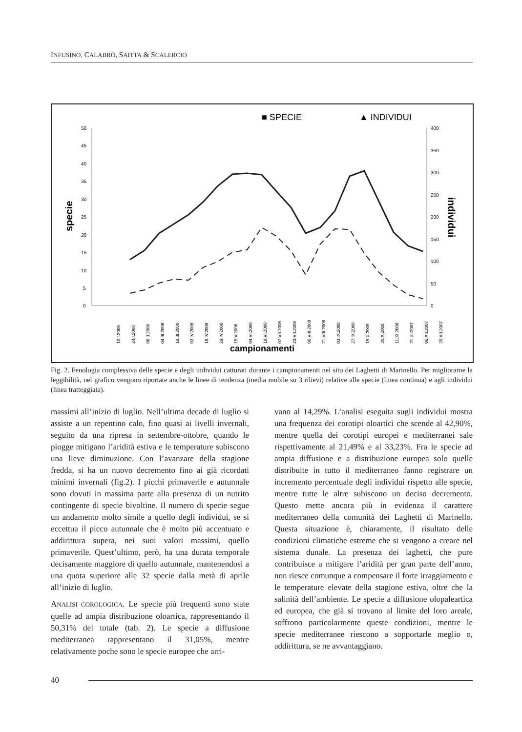INFUSINO, CALABRÒ, SAITTA & SCALERCIO
■ SPECIE
▲ INDIVIDUI
50
45
40
35
30
25
20
15
10
5
0
400
350
300
250
200
150
100
50
0
specie
individui
campionamenti
10.I.2008
24.I.2008
06.II.2008
04.III.2008
19.III.2008
03.IV.2008
18.IV.2008
29.IV.2008
15.V.2008
04.VI.2008
18.VI.2008
07.VII.2008
23.VII.2008
06.VIII.2008
21.VIII.2008
03.IX.2008
27.IX.2008
15.X.2008
30.X.2008
11.XI.2008
21.XI.2007
06.XII.2007
20.XII.2007
Fig. 2. Fenologia complessiva delle specie e degli individui catturati durante i campionamenti nel sito dei Laghetti di Marinello. Per migliorarne la leggibilità, nel grafico vengono riportate anche le linee di tendenza (media mobile su 3 rilievi) relative alle specie (linea continua) e agli individui (linea tratteggiata).
massimi all’inizio di luglio. Nell’ultima decade di luglio si assiste a un repentino calo, fino quasi ai livelli invernali, seguito da una ripresa in settembre-ottobre, quando le piogge mitigano l’aridità estiva e le temperature subiscono una lieve diminuzione. Con l’avanzare della stagione fredda, si ha un nuovo decremento fino ai già ricordati minimi invernali (fig.2). I picchi primaverile e autunnale sono dovuti in massima parte alla presenza di un nutrito contingente di specie bivoltine. Il numero di specie segue un andamento molto simile a quello degli individui, se si eccettua il picco autunnale che è molto più accentuato e addirittura supera, nei suoi valori massimi, quello primaverile. Quest’ultimo, però, ha una durata temporale decisamente maggiore di quello autunnale, mantenendosi a una quota superiore alle 32 specie dalla metà di aprile all’inizio di luglio.
ANALISI COROLOGICA. Le specie più frequenti sono state quelle ad ampia distribuzione oloartica, rappresentando il 50,31% del totale (tab. 2). Le specie a diffusione mediterranea rappresentano il 31,05%, mentre relativamente poche sono le specie europee che arri-
vano al 14,29%. L’analisi eseguita sugli individui mostra una frequenza dei corotipi oloartici che scende al 42,90%, mentre quella dei corotipi europei e mediterranei sale rispettivamente al 21,49% e al 33,23%. Fra le specie ad ampia diffusione e a distribuzione europea solo quelle distribuite in tutto il mediterraneo fanno registrare un incremento percentuale degli individui rispetto alle specie, mentre tutte le altre subiscono un deciso decremento. Questo mette ancora più in evidenza il carattere mediterraneo della comunità dei Laghetti di Marinello. Questa situazione è, chiaramente, il risultato delle condizioni climatiche estreme che si vengono a creare nel sistema dunale. La presenza dei laghetti, che pure contribuisce a mitigare l’aridità per gran parte dell’anno, non riesce comunque a compensare il forte irraggiamento e le temperature elevate della stagione estiva, oltre che la salinità dell’ambiente. Le specie a diffusione olopaleartica ed europea, che già si trovano al limite del loro areale, soffrono particolarmente queste condizioni, mentre le specie mediterranee riescono a sopportarle meglio o, addirittura, se ne avvantaggiano.
40